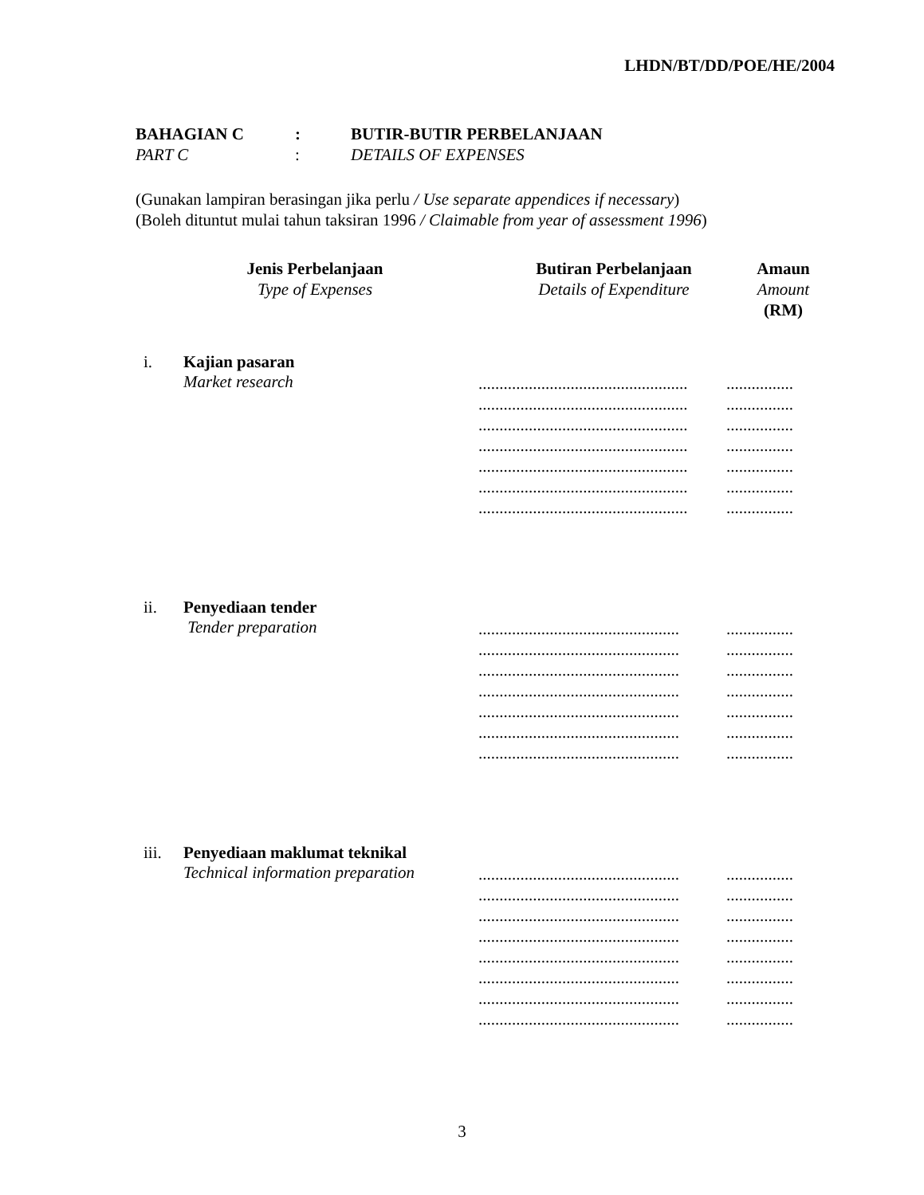LHDN/BT/DD/POE/HE/2004
BAHAGIAN C: BUTIR-BUTIR PERBELANJAAN
PART C: DETAILS OF EXPENSES
(Gunakan lampiran berasingan jika perlu / Use separate appendices if necessary)
(Boleh dituntut mulai tahun taksiran 1996 / Claimable from year of assessment 1996)
Jenis Perbelanjaan
Type of Expenses
Butiran Perbelanjaan
Details of Expenditure
Amaun
Amount
(RM)
i. Kajian pasaran
Market research
..................................................................
..................................................................
..................................................................
..................................................................
..................................................................
..................................................................
..................................................................
ii. Penyediaan tender
Tender preparation
................................................................
................................................................
................................................................
................................................................
................................................................
................................................................
................................................................
iii. Penyediaan maklumat teknikal
Technical information preparation
................................................................
................................................................
................................................................
................................................................
................................................................
................................................................
................................................................
................................................................
3